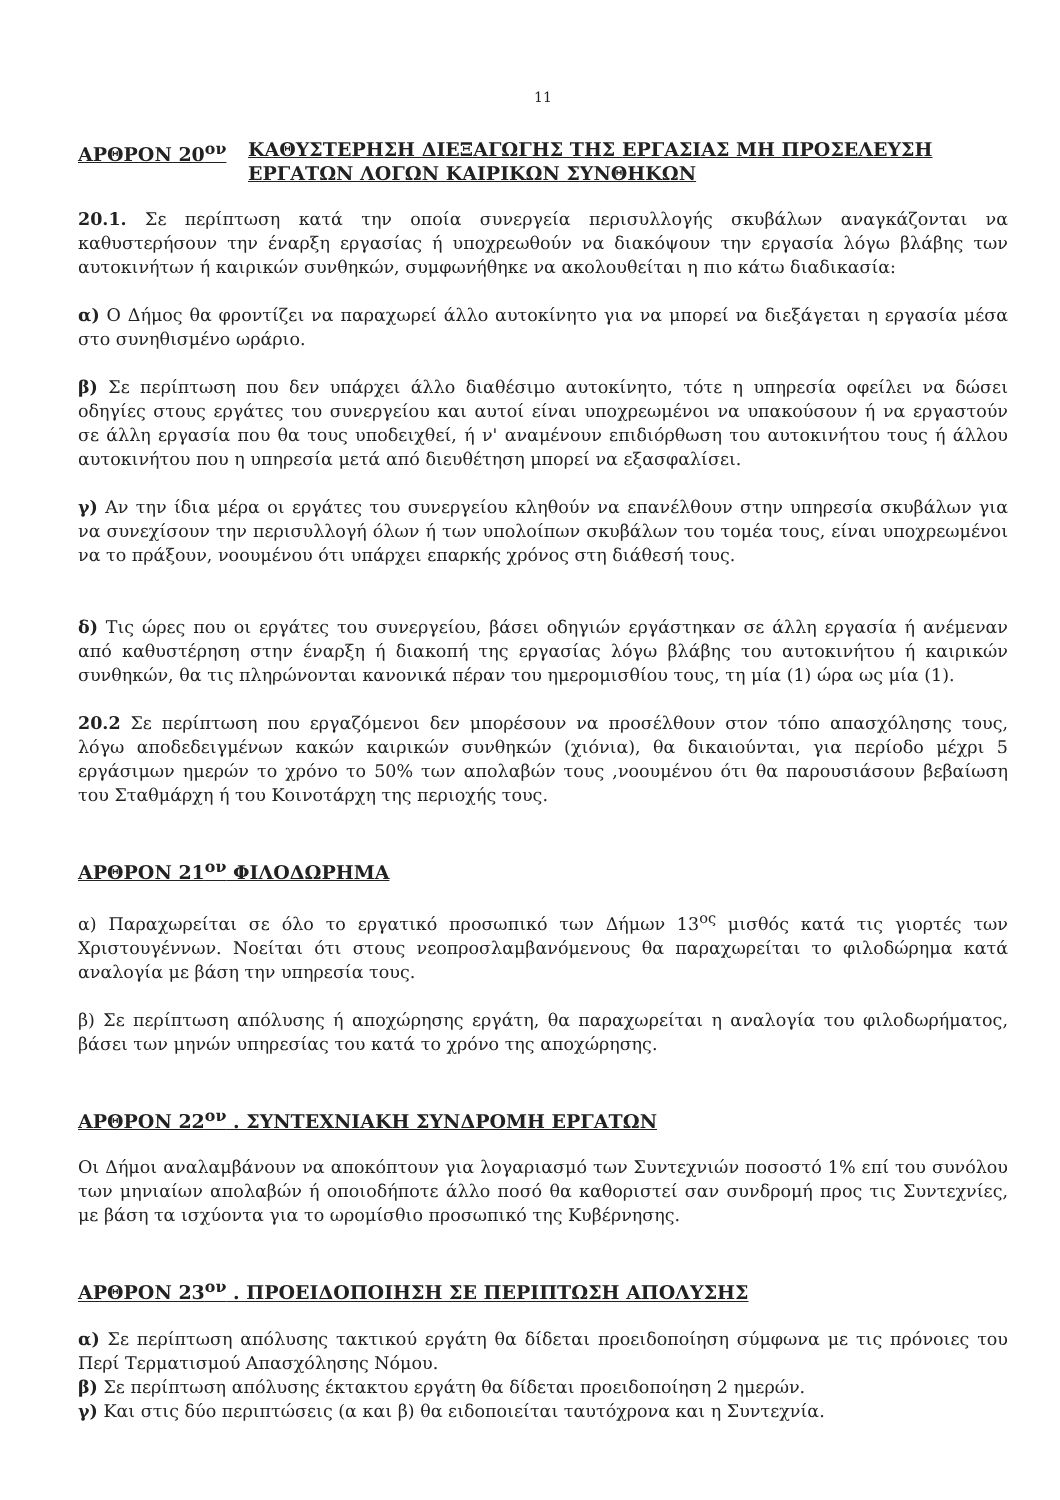11
ΑΡΘΡΟΝ 20<sup>ον</sup> ΚΑΘΥΣΤΕΡΗΣΗ ΔΙΕΞΑΓΩΓΗΣ ΤΗΣ ΕΡΓΑΣΙΑΣ ΜΗ ΠΡΟΣΕΛΕΥΣΗ ΕΡΓΑΤΩΝ ΛΟΓΩΝ ΚΑΙΡΙΚΩΝ ΣΥΝΘΗΚΩΝ
20.1. Σε περίπτωση κατά την οποία συνεργεία περισυλλογής σκυβάλων αναγκάζονται να καθυστερήσουν την έναρξη εργασίας ή υποχρεωθούν να διακόψουν την εργασία λόγω βλάβης των αυτοκινήτων ή καιρικών συνθηκών, συμφωνήθηκε να ακολουθείται η πιο κάτω διαδικασία:
α) Ο Δήμος θα φροντίζει να παραχωρεί άλλο αυτοκίνητο για να μπορεί να διεξάγεται η εργασία μέσα στο συνηθισμένο ωράριο.
β) Σε περίπτωση που δεν υπάρχει άλλο διαθέσιμο αυτοκίνητο, τότε η υπηρεσία οφείλει να δώσει οδηγίες στους εργάτες του συνεργείου και αυτοί είναι υποχρεωμένοι να υπακούσουν ή να εργαστούν σε άλλη εργασία που θα τους υποδειχθεί, ή ν' αναμένουν επιδιόρθωση του αυτοκινήτου τους ή άλλου αυτοκινήτου που η υπηρεσία μετά από διευθέτηση μπορεί να εξασφαλίσει.
γ) Αν την ίδια μέρα οι εργάτες του συνεργείου κληθούν να επανέλθουν στην υπηρεσία σκυβάλων για να συνεχίσουν την περισυλλογή όλων ή των υπολοίπων σκυβάλων του τομέα τους, είναι υποχρεωμένοι να το πράξουν, νοουμένου ότι υπάρχει επαρκής χρόνος στη διάθεσή τους.
δ) Τις ώρες που οι εργάτες του συνεργείου, βάσει οδηγιών εργάστηκαν σε άλλη εργασία ή ανέμεναν από καθυστέρηση στην έναρξη ή διακοπή της εργασίας λόγω βλάβης του αυτοκινήτου ή καιρικών συνθηκών, θα τις πληρώνονται κανονικά πέραν του ημερομισθίου τους, τη μία (1) ώρα ως μία (1).
20.2 Σε περίπτωση που εργαζόμενοι δεν μπορέσουν να προσέλθουν στον τόπο απασχόλησης τους, λόγω αποδεδειγμένων κακών καιρικών συνθηκών (χιόνια), θα δικαιούνται, για περίοδο μέχρι 5 εργάσιμων ημερών το χρόνο το 50% των απολαβών τους ,νοουμένου ότι θα παρουσιάσουν βεβαίωση του Σταθμάρχη ή του Κοινοτάρχη της περιοχής τους.
ΑΡΘΡΟΝ 21<sup>ον</sup> ΦΙΛΟΔΩΡΗΜΑ
α) Παραχωρείται σε όλο το εργατικό προσωπικό των Δήμων 13<sup>ος</sup> μισθός κατά τις γιορτές των Χριστουγέννων. Νοείται ότι στους νεοπροσλαμβανόμενους θα παραχωρείται το φιλοδώρημα κατά αναλογία με βάση την υπηρεσία τους.
β) Σε περίπτωση απόλυσης ή αποχώρησης εργάτη, θα παραχωρείται η αναλογία του φιλοδωρήματος, βάσει των μηνών υπηρεσίας του κατά το χρόνο της αποχώρησης.
ΑΡΘΡΟΝ 22<sup>ον</sup> . ΣΥΝΤΕΧΝΙΑΚΗ ΣΥΝΔΡΟΜΗ ΕΡΓΑΤΩΝ
Οι Δήμοι αναλαμβάνουν να αποκόπτουν για λογαριασμό των Συντεχνιών ποσοστό 1% επί του συνόλου των μηνιαίων απολαβών ή οποιοδήποτε άλλο ποσό θα καθοριστεί σαν συνδρομή προς τις Συντεχνίες, με βάση τα ισχύοντα για το ωρομίσθιο προσωπικό της Κυβέρνησης.
ΑΡΘΡΟΝ 23<sup>ον</sup> . ΠΡΟΕΙΔΟΠΟΙΗΣΗ ΣΕ ΠΕΡΙΠΤΩΣΗ ΑΠΟΛΥΣΗΣ
α) Σε περίπτωση απόλυσης τακτικού εργάτη θα δίδεται προειδοποίηση σύμφωνα με τις πρόνοιες του Περί Τερματισμού Απασχόλησης Νόμου.
β) Σε περίπτωση απόλυσης έκτακτου εργάτη θα δίδεται προειδοποίηση 2 ημερών.
γ) Και στις δύο περιπτώσεις (α και β) θα ειδοποιείται ταυτόχρονα και η Συντεχνία.